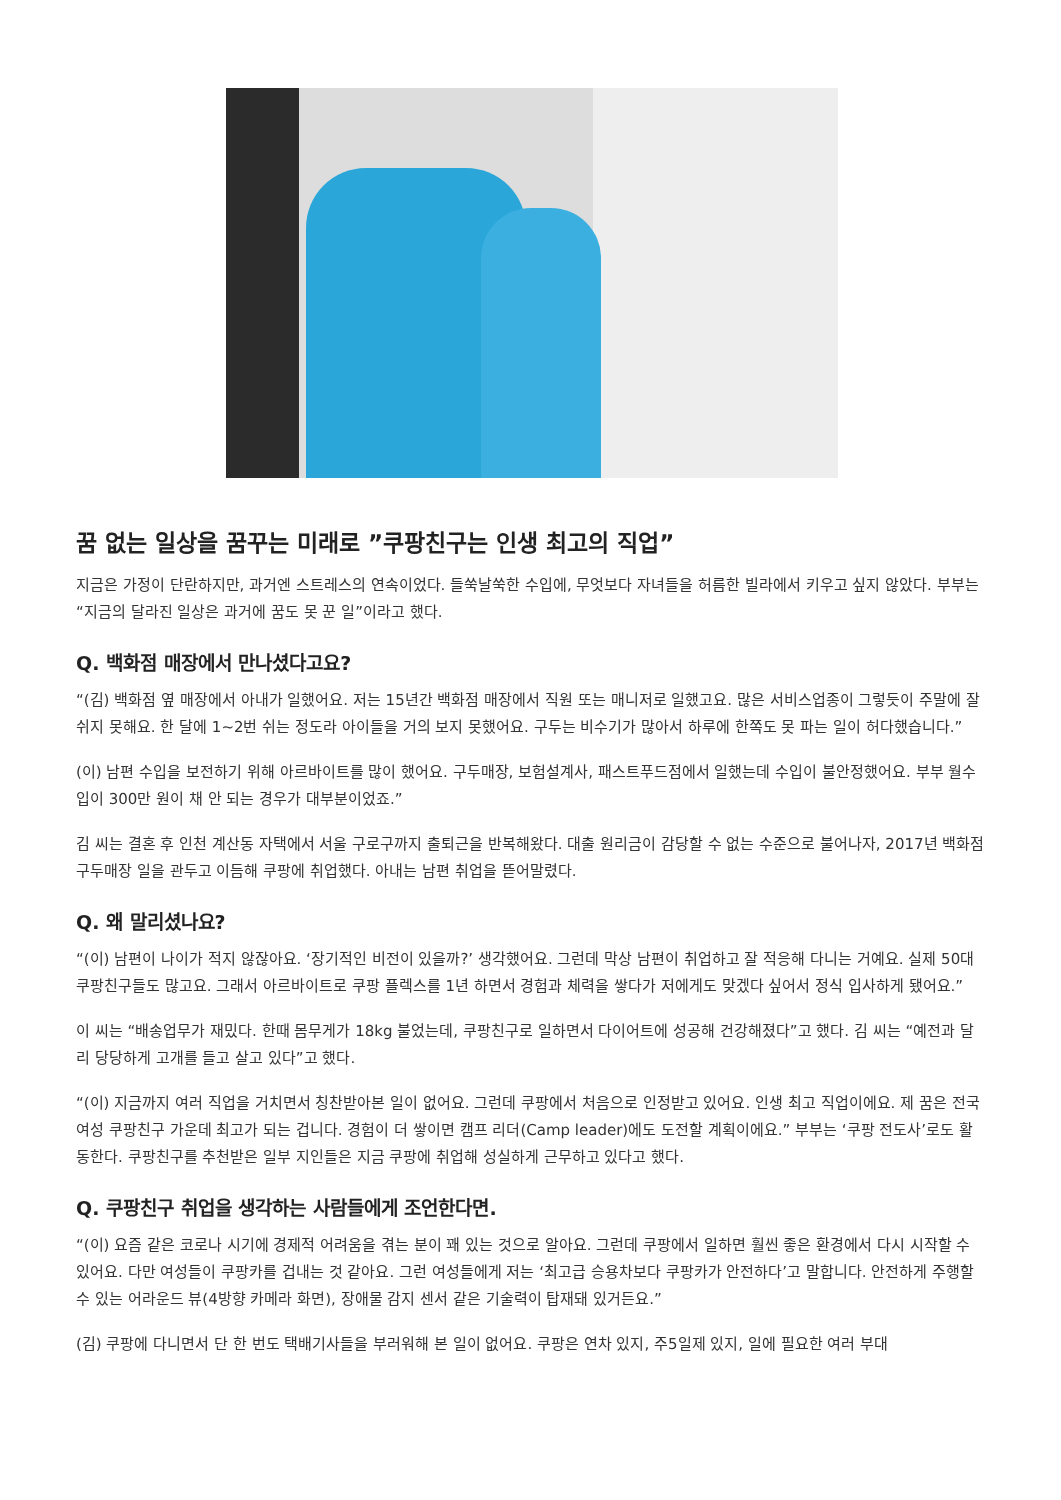꿈 없는 일상을 꿈꾸는 미래로 ”쿠팡친구는 인생 최고의 직업”
지금은 가정이 단란하지만, 과거엔 스트레스의 연속이었다. 들쑥날쑥한 수입에, 무엇보다 자녀들을 허름한 빌라에서 키우고 싶지 않았다. 부부는 “지금의 달라진 일상은 과거에 꿈도 못 꾼 일”이라고 했다.
Q. 백화점 매장에서 만나셨다고요?
“(김) 백화점 옆 매장에서 아내가 일했어요. 저는 15년간 백화점 매장에서 직원 또는 매니저로 일했고요. 많은 서비스업종이 그렇듯이 주말에 잘 쉬지 못해요. 한 달에 1~2번 쉬는 정도라 아이들을 거의 보지 못했어요. 구두는 비수기가 많아서 하루에 한쪽도 못 파는 일이 허다했습니다.”
(이) 남편 수입을 보전하기 위해 아르바이트를 많이 했어요. 구두매장, 보험설계사, 패스트푸드점에서 일했는데 수입이 불안정했어요. 부부 월수입이 300만 원이 채 안 되는 경우가 대부분이었죠.”
김 씨는 결혼 후 인천 계산동 자택에서 서울 구로구까지 출퇴근을 반복해왔다. 대출 원리금이 감당할 수 없는 수준으로 불어나자, 2017년 백화점 구두매장 일을 관두고 이듬해 쿠팡에 취업했다. 아내는 남편 취업을 뜯어말렸다.
Q. 왜 말리셨나요?
“(이) 남편이 나이가 적지 않잖아요. ‘장기적인 비전이 있을까?’ 생각했어요. 그런데 막상 남편이 취업하고 잘 적응해 다니는 거예요. 실제 50대 쿠팡친구들도 많고요. 그래서 아르바이트로 쿠팡 플렉스를 1년 하면서 경험과 체력을 쌓다가 저에게도 맞겠다 싶어서 정식 입사하게 됐어요.”
이 씨는 “배송업무가 재밌다. 한때 몸무게가 18kg 불었는데, 쿠팡친구로 일하면서 다이어트에 성공해 건강해졌다”고 했다. 김 씨는 “예전과 달리 당당하게 고개를 들고 살고 있다”고 했다.
“(이) 지금까지 여러 직업을 거치면서 칭찬받아본 일이 없어요. 그런데 쿠팡에서 처음으로 인정받고 있어요. 인생 최고 직업이에요. 제 꿈은 전국 여성 쿠팡친구 가운데 최고가 되는 겁니다. 경험이 더 쌓이면 캠프 리더(Camp leader)에도 도전할 계획이에요.” 부부는 ‘쿠팡 전도사’로도 활동한다. 쿠팡친구를 추천받은 일부 지인들은 지금 쿠팡에 취업해 성실하게 근무하고 있다고 했다.
Q. 쿠팡친구 취업을 생각하는 사람들에게 조언한다면.
“(이) 요즘 같은 코로나 시기에 경제적 어려움을 겪는 분이 꽤 있는 것으로 알아요. 그런데 쿠팡에서 일하면 훨씬 좋은 환경에서 다시 시작할 수 있어요. 다만 여성들이 쿠팡카를 겁내는 것 같아요. 그런 여성들에게 저는 ‘최고급 승용차보다 쿠팡카가 안전하다’고 말합니다. 안전하게 주행할 수 있는 어라운드 뷰(4방향 카메라 화면), 장애물 감지 센서 같은 기술력이 탑재돼 있거든요.”
(김) 쿠팡에 다니면서 단 한 번도 택배기사들을 부러워해 본 일이 없어요. 쿠팡은 연차 있지, 주5일제 있지, 일에 필요한 여러 부대